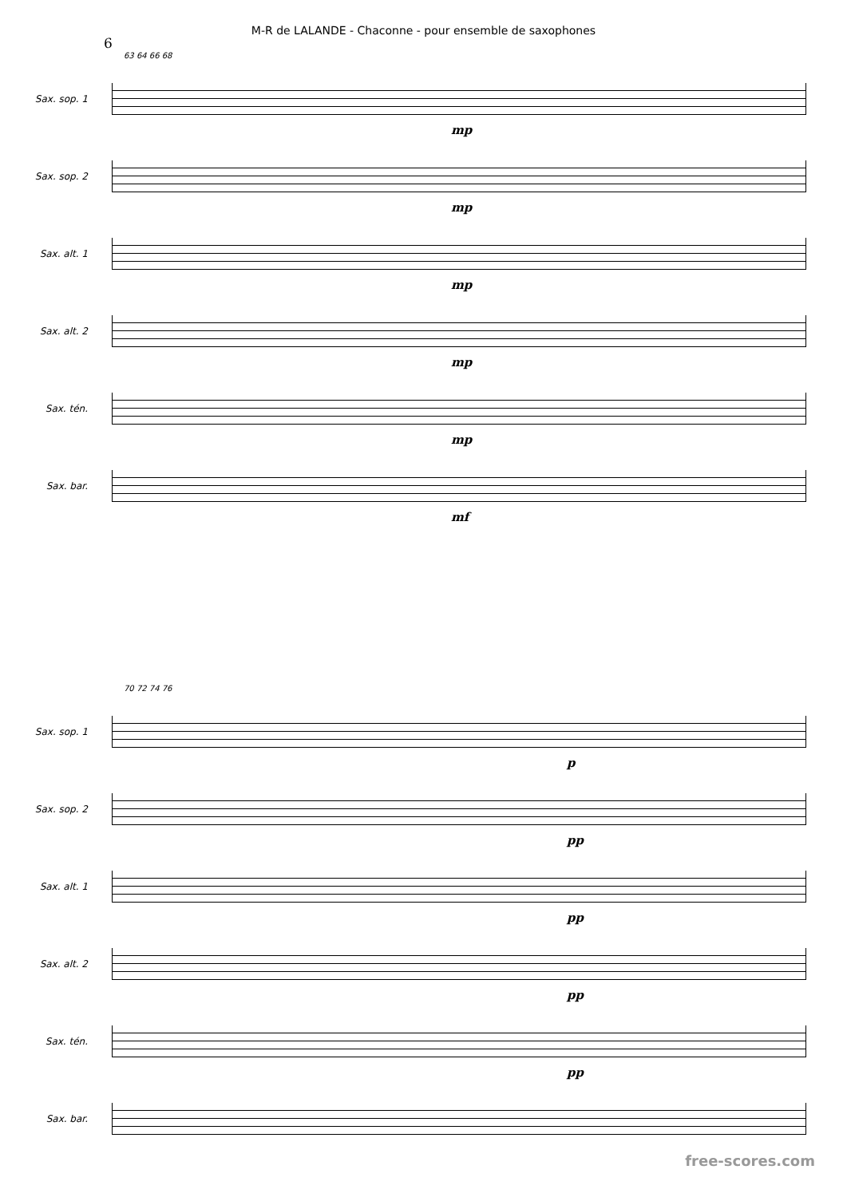M-R de LALANDE - Chaconne - pour ensemble de saxophones
6
63 64 66 68
Sax. sop. 1
mp
Sax. sop. 2
mp
Sax. alt. 1
mp
Sax. alt. 2
mp
Sax. tén.
mp
Sax. bar.
mf
70 72 74 76
Sax. sop. 1
p
Sax. sop. 2
pp
Sax. alt. 1
pp
Sax. alt. 2
pp
Sax. tén.
pp
Sax. bar.
free-scores.com